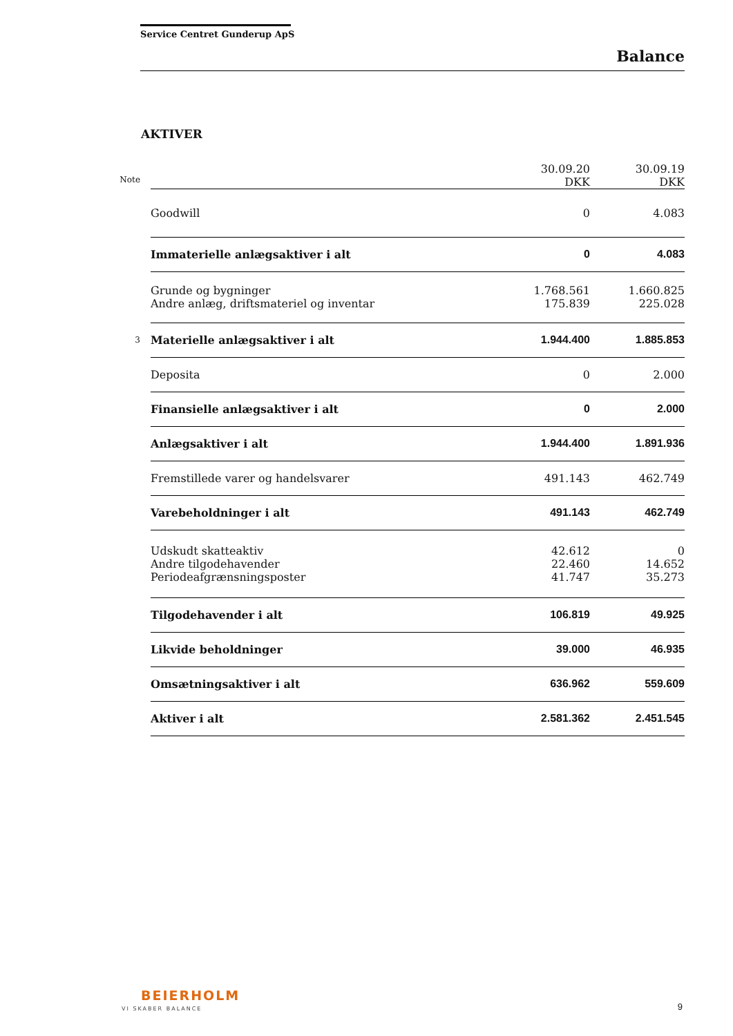Service Centret Gunderup ApS
Balance
AKTIVER
| Note | | 30.09.20 DKK | 30.09.19 DKK |
| | Goodwill | 0 | 4.083 |
| | Immaterielle anlægsaktiver i alt | 0 | 4.083 |
| | Grunde og bygninger Andre anlæg, driftsmateriel og inventar | 1.768.561 175.839 | 1.660.825 225.028 |
| 3 | Materielle anlægsaktiver i alt | 1.944.400 | 1.885.853 |
| | Deposita | 0 | 2.000 |
| | Finansielle anlægsaktiver i alt | 0 | 2.000 |
| | Anlægsaktiver i alt | 1.944.400 | 1.891.936 |
| | Fremstillede varer og handelsvarer | 491.143 | 462.749 |
| | Varebeholdninger i alt | 491.143 | 462.749 |
| | Udskudt skatteaktiv Andre tilgodehavender Periodeafgrænsningsposter | 42.612 22.460 41.747 | 0 14.652 35.273 |
| | Tilgodehavender i alt | 106.819 | 49.925 |
| | Likvide beholdninger | 39.000 | 46.935 |
| | Omsætningsaktiver i alt | 636.962 | 559.609 |
| | Aktiver i alt | 2.581.362 | 2.451.545 |
BEIERHOLM
VI SKABER BALANCE 9